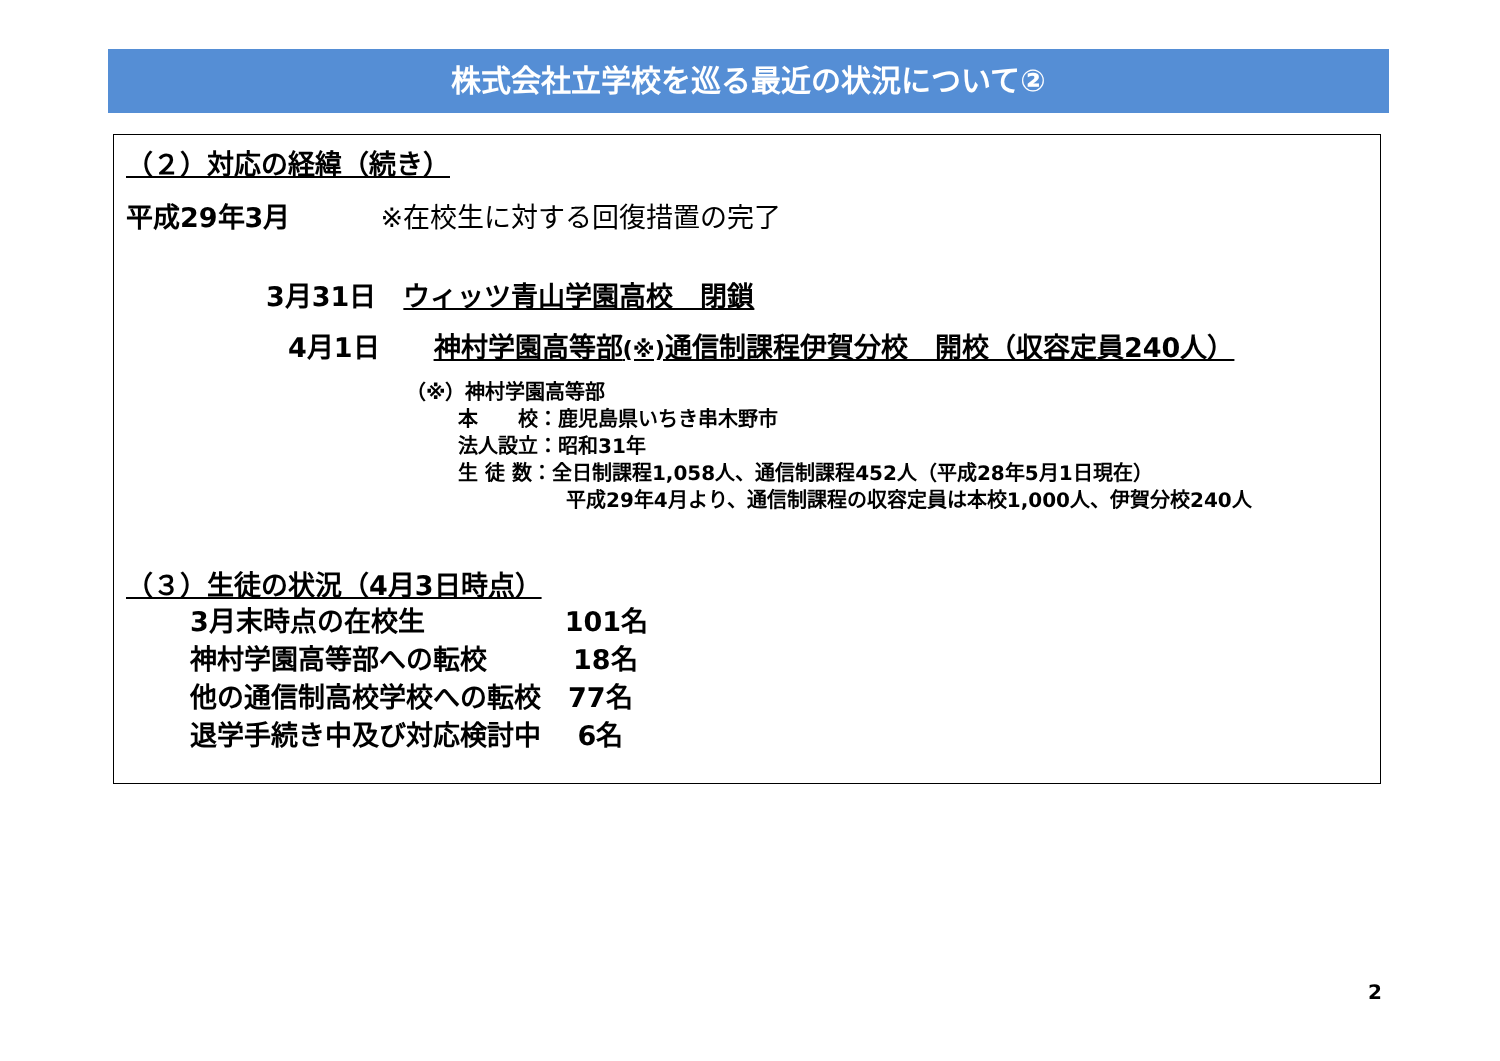株式会社立学校を巡る最近の状況について②
（２）対応の経緯（続き）
平成29年3月 ※在校生に対する回復措置の完了
3月31日　ウィッツ青山学園高校　閉鎖
4月1日　　神村学園高等部(※) 通信制課程伊賀分校　開校（収容定員240人）
（※）神村学園高等部
本　　校：鹿児島県いちき串木野市
法人設立：昭和31年
生 徒 数：全日制課程1,058人、通信制課程452人（平成28年5月1日現在）
平成29年4月より、通信制課程の収容定員は本校1,000人、伊賀分校240人
（３）生徒の状況（4月3日時点）
3月末時点の在校生 101名
神村学園高等部への転校 18名
他の通信制高校学校への転校　77名
退学手続き中及び対応検討中　 6名
2